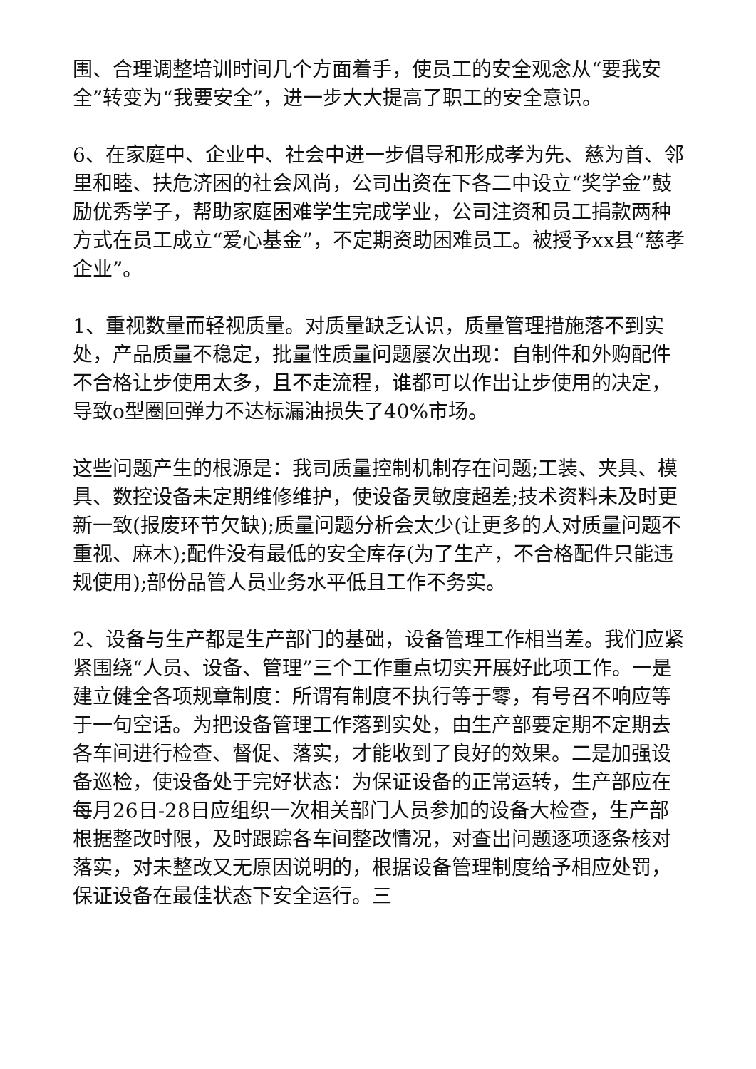围、合理调整培训时间几个方面着手，使员工的安全观念从“要我安全”转变为“我要安全”，进一步大大提高了职工的安全意识。
6、在家庭中、企业中、社会中进一步倡导和形成孝为先、慈为首、邻里和睦、扶危济困的社会风尚，公司出资在下各二中设立“奖学金”鼓励优秀学子，帮助家庭困难学生完成学业，公司注资和员工捐款两种方式在员工成立“爱心基金”，不定期资助困难员工。被授予xx县“慈孝企业”。
1、重视数量而轻视质量。对质量缺乏认识，质量管理措施落不到实处，产品质量不稳定，批量性质量问题屡次出现：自制件和外购配件不合格让步使用太多，且不走流程，谁都可以作出让步使用的决定，导致o型圈回弹力不达标漏油损失了40%市场。
这些问题产生的根源是：我司质量控制机制存在问题;工装、夹具、模具、数控设备未定期维修维护，使设备灵敏度超差;技术资料未及时更新一致(报废环节欠缺);质量问题分析会太少(让更多的人对质量问题不重视、麻木);配件没有最低的安全库存(为了生产，不合格配件只能违规使用);部份品管人员业务水平低且工作不务实。
2、设备与生产都是生产部门的基础，设备管理工作相当差。我们应紧紧围绕“人员、设备、管理”三个工作重点切实开展好此项工作。一是建立健全各项规章制度：所谓有制度不执行等于零，有号召不响应等于一句空话。为把设备管理工作落到实处，由生产部要定期不定期去各车间进行检查、督促、落实，才能收到了良好的效果。二是加强设备巡检，使设备处于完好状态：为保证设备的正常运转，生产部应在每月26日-28日应组织一次相关部门人员参加的设备大检查，生产部根据整改时限，及时跟踪各车间整改情况，对查出问题逐项逐条核对落实，对未整改又无原因说明的，根据设备管理制度给予相应处罚，保证设备在最佳状态下安全运行。三